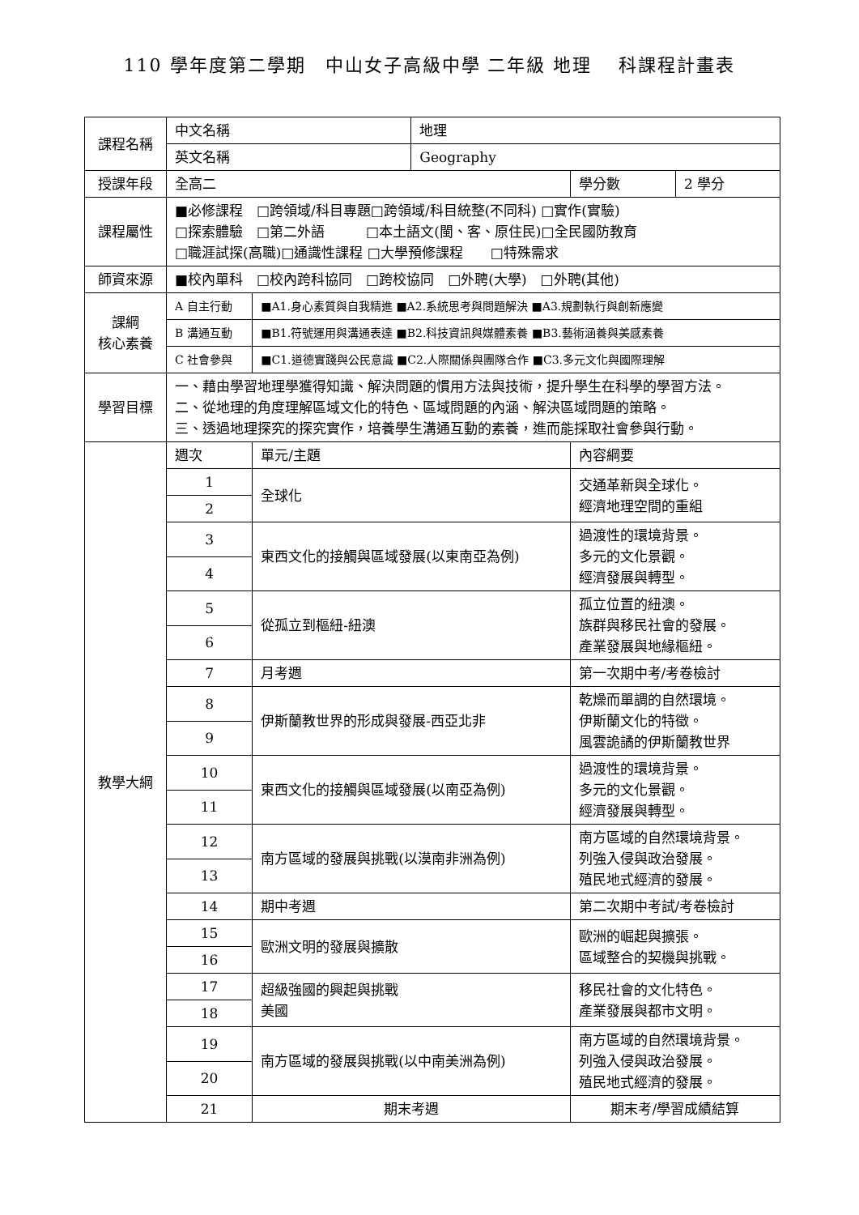110 學年度第二學期　中山女子高級中學 二年級 地理　 科課程計畫表
| 課程名稱 | 中文名稱 | | 地理 | | |
| | 英文名稱 | | Geography | | |
| 授課年段 | 全高二 | | | 學分數 | 2 學分 |
| 課程屬性 | ■必修課程 □跨領域/科目專題□跨領域/科目統整(不同科) □實作(實驗) □探索體驗 □第二外語 □本土語文(閩、客、原住民)□全民國防教育 □職涯試探(高職)□通識性課程 □大學預修課程 □特殊需求 | | | | |
| 師資來源 | ■校內單科 □校內跨科協同 □跨校協同 □外聘(大學) □外聘(其他) | | | | |
| 課綱 核心素養 | A 自主行動 | ■A1.身心素質與自我精進 ■A2.系統思考與問題解決 ■A3.規劃執行與創新應變 | | | |
| | B 溝通互動 | ■B1.符號運用與溝通表達 ■B2.科技資訊與媒體素養 ■B3.藝術涵養與美感素養 | | | |
| | C 社會參與 | ■C1.道德實踐與公民意識 ■C2.人際關係與團隊合作 ■C3.多元文化與國際理解 | | | |
| 學習目標 | 一、藉由學習地理學獲得知識、解決問題的慣用方法與技術，提升學生在科學的學習方法。 二、從地理的角度理解區域文化的特色、區域問題的內涵、解決區域問題的策略。 三、透過地理探究的探究實作，培養學生溝通互動的素養，進而能採取社會參與行動。 | | | | |
| 教學大綱 | 週次 | 單元/主題 | | 內容綱要 | |
| | 1 | 全球化 | | 交通革新與全球化。 經濟地理空間的重組 | |
| | 2 | | | | |
| | 3 | 東西文化的接觸與區域發展(以東南亞為例) | | 過渡性的環境背景。 多元的文化景觀。 經濟發展與轉型。 | |
| | 4 | | | | |
| | 5 | 從孤立到樞紐-紐澳 | | 孤立位置的紐澳。 族群與移民社會的發展。 產業發展與地緣樞紐。 | |
| | 6 | | | | |
| | 7 | 月考週 | | 第一次期中考/考卷檢討 | |
| | 8 | 伊斯蘭教世界的形成與發展-西亞北非 | | 乾燥而單調的自然環境。 伊斯蘭文化的特徵。 風雲詭譎的伊斯蘭教世界 | |
| | 9 | | | | |
| | 10 | 東西文化的接觸與區域發展(以南亞為例) | | 過渡性的環境背景。 多元的文化景觀。 經濟發展與轉型。 | |
| | 11 | | | | |
| | 12 | 南方區域的發展與挑戰(以漠南非洲為例) | | 南方區域的自然環境背景。 列強入侵與政治發展。 殖民地式經濟的發展。 | |
| | 13 | | | | |
| | 14 | 期中考週 | | 第二次期中考試/考卷檢討 | |
| | 15 | 歐洲文明的發展與擴散 | | 歐洲的崛起與擴張。 區域整合的契機與挑戰。 | |
| | 16 | | | | |
| | 17 | 超級強國的興起與挑戰 美國 | | 移民社會的文化特色。 產業發展與都市文明。 | |
| | 18 | | | | |
| | 19 | 南方區域的發展與挑戰(以中南美洲為例) | | 南方區域的自然環境背景。 列強入侵與政治發展。 殖民地式經濟的發展。 | |
| | 20 | | | | |
| | 21 | 期末考週 | | 期末考/學習成績結算 | |